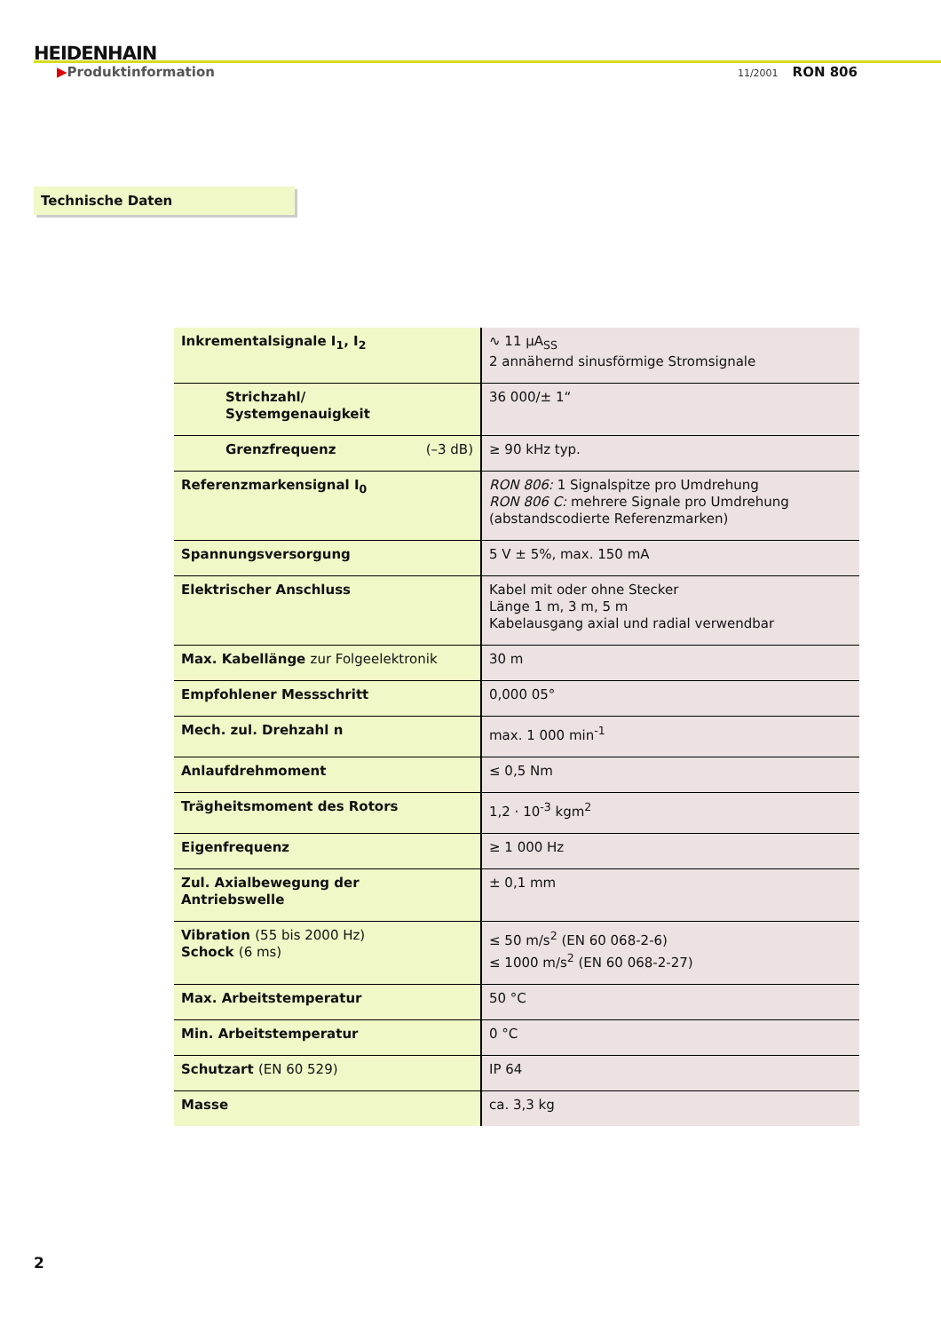HEIDENHAIN
▶Produktinformation 11/2001 RON 806
Technische Daten
| Inkrementalsignale I<sub>1</sub>, I<sub>2</sub> | ∿ 11 µA<sub>SS</sub> 2 annähernd sinusförmige Stromsignale |
| Strichzahl/ Systemgenauigkeit | 36 000/± 1“ |
| Grenzfrequenz (–3 dB) | ≥ 90 kHz typ. |
| Referenzmarkensignal I<sub>0</sub> | RON 806: 1 Signalspitze pro Umdrehung RON 806 C: mehrere Signale pro Umdrehung (abstandscodierte Referenzmarken) |
| Spannungsversorgung | 5 V ± 5%, max. 150 mA |
| Elektrischer Anschluss | Kabel mit oder ohne Stecker Länge 1 m, 3 m, 5 m Kabelausgang axial und radial verwendbar |
| Max. Kabellänge zur Folgeelektronik | 30 m |
| Empfohlener Messschritt | 0,000 05° |
| Mech. zul. Drehzahl n | max. 1 000 min<sup>-1</sup> |
| Anlaufdrehmoment | ≤ 0,5 Nm |
| Trägheitsmoment des Rotors | 1,2 · 10<sup>-3</sup> kgm<sup>2</sup> |
| Eigenfrequenz | ≥ 1 000 Hz |
| Zul. Axialbewegung der Antriebswelle | ± 0,1 mm |
| Vibration (55 bis 2000 Hz) Schock (6 ms) | ≤ 50 m/s<sup>2</sup> (EN 60 068-2-6) ≤ 1000 m/s<sup>2</sup> (EN 60 068-2-27) |
| Max. Arbeitstemperatur | 50 °C |
| Min. Arbeitstemperatur | 0 °C |
| Schutzart (EN 60 529) | IP 64 |
| Masse | ca. 3,3 kg |
2